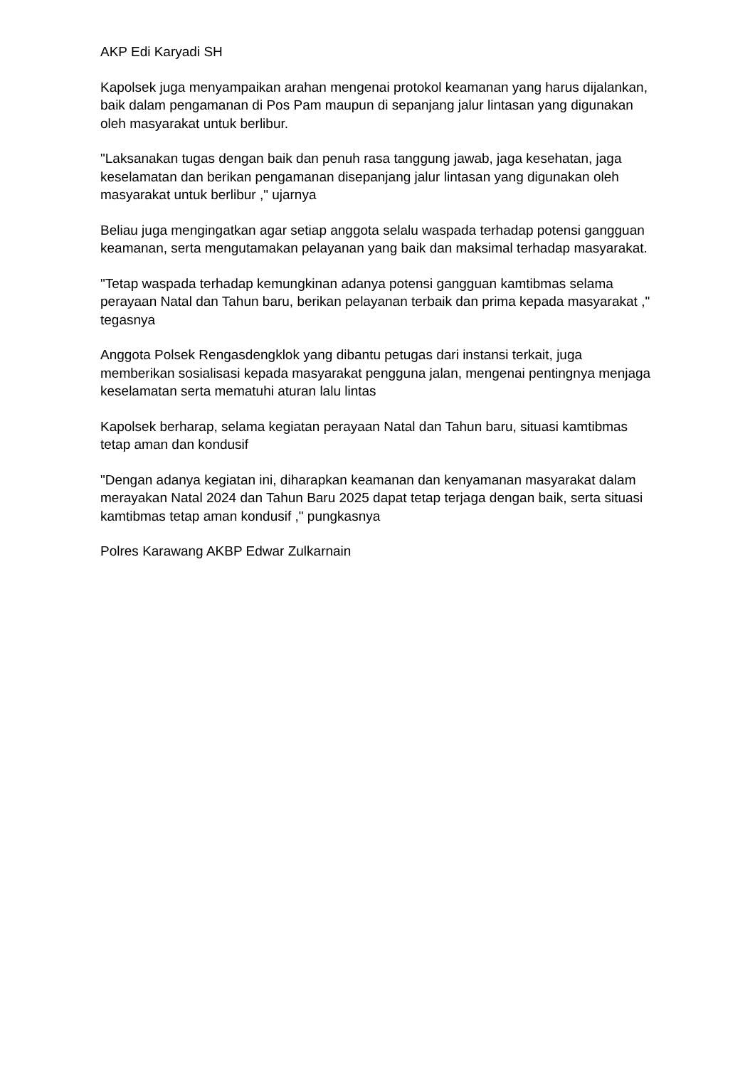AKP Edi Karyadi SH
Kapolsek juga menyampaikan arahan mengenai protokol keamanan yang harus dijalankan, baik dalam pengamanan di Pos Pam maupun di sepanjang jalur lintasan yang digunakan oleh masyarakat untuk berlibur.
"Laksanakan tugas dengan baik dan penuh rasa tanggung jawab, jaga kesehatan, jaga keselamatan dan berikan pengamanan disepanjang jalur lintasan yang digunakan oleh masyarakat untuk berlibur ," ujarnya
Beliau juga mengingatkan agar setiap anggota selalu waspada terhadap potensi gangguan keamanan, serta mengutamakan pelayanan yang baik dan maksimal terhadap masyarakat.
"Tetap waspada terhadap kemungkinan adanya potensi gangguan kamtibmas selama perayaan Natal dan Tahun baru, berikan pelayanan terbaik dan prima kepada masyarakat ," tegasnya
Anggota Polsek Rengasdengklok yang dibantu petugas dari instansi terkait, juga memberikan sosialisasi kepada masyarakat pengguna jalan, mengenai pentingnya menjaga keselamatan serta mematuhi aturan lalu lintas
Kapolsek berharap, selama kegiatan perayaan Natal dan Tahun baru, situasi kamtibmas tetap aman dan kondusif
"Dengan adanya kegiatan ini, diharapkan keamanan dan kenyamanan masyarakat dalam merayakan Natal 2024 dan Tahun Baru 2025 dapat tetap terjaga dengan baik, serta situasi kamtibmas tetap aman kondusif ," pungkasnya
Polres Karawang AKBP Edwar Zulkarnain